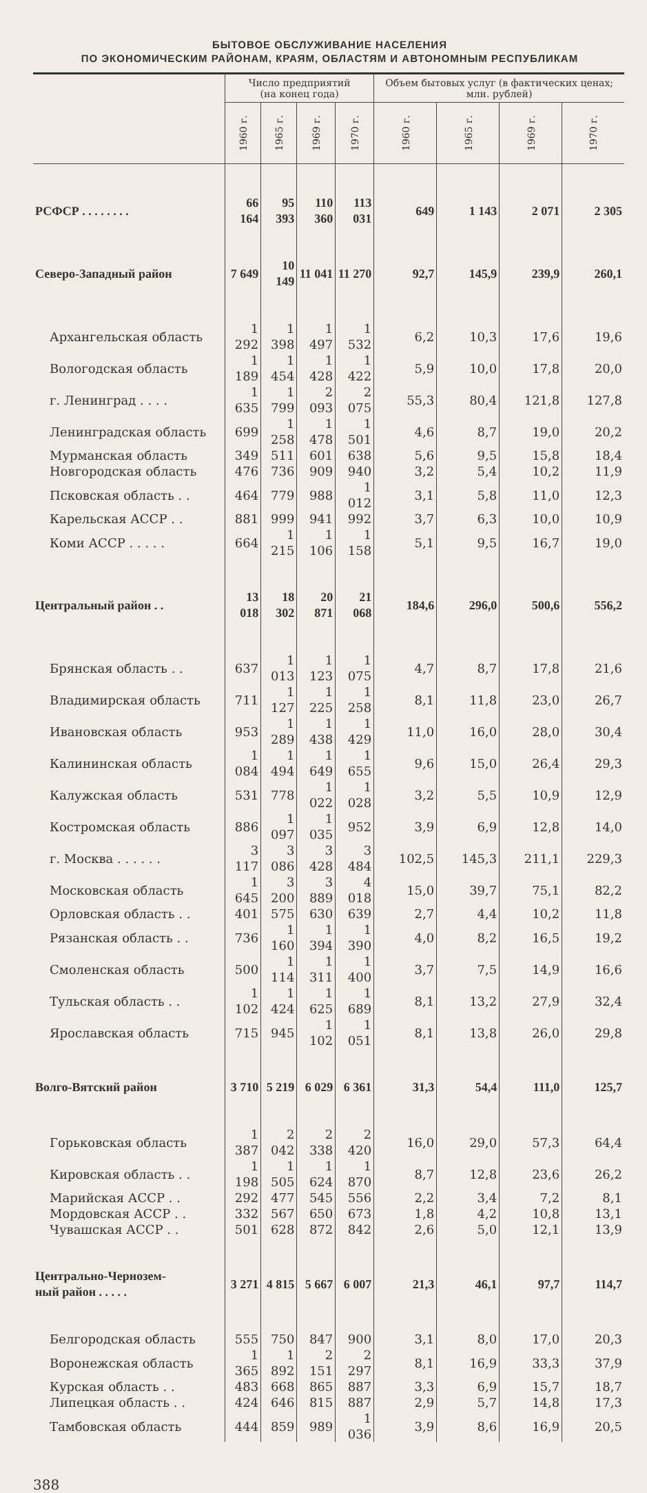БЫТОВОЕ ОБСЛУЖИВАНИЕ НАСЕЛЕНИЯ
ПО ЭКОНОМИЧЕСКИМ РАЙОНАМ, КРАЯМ, ОБЛАСТЯМ И АВТОНОМНЫМ РЕСПУБЛИКАМ
| | Число предприятий (на конец года) | | | | Объем бытовых услуг (в фактических ценах; млн. рублей) | | | |
| --- | --- | --- | --- | --- | --- | --- | --- | --- |
| | 1960 г. | 1965 г. | 1969 г. | 1970 г. | 1960 г. | 1965 г. | 1969 г. | 1970 г. |
| РСФСР . . . . . . . . | 66 164 | 95 393 | 110 360 | 113 031 | 649 | 1 143 | 2 071 | 2 305 |
| Северо-Западный район | 7 649 | 10 149 | 11 041 | 11 270 | 92,7 | 145,9 | 239,9 | 260,1 |
| Архангельская область | 1 292 | 1 398 | 1 497 | 1 532 | 6,2 | 10,3 | 17,6 | 19,6 |
| Вологодская область | 1 189 | 1 454 | 1 428 | 1 422 | 5,9 | 10,0 | 17,8 | 20,0 |
| г. Ленинград . . . . | 1 635 | 1 799 | 2 093 | 2 075 | 55,3 | 80,4 | 121,8 | 127,8 |
| Ленинградская область | 699 | 1 258 | 1 478 | 1 501 | 4,6 | 8,7 | 19,0 | 20,2 |
| Мурманская область | 349 | 511 | 601 | 638 | 5,6 | 9,5 | 15,8 | 18,4 |
| Новгородская область | 476 | 736 | 909 | 940 | 3,2 | 5,4 | 10,2 | 11,9 |
| Псковская область . . | 464 | 779 | 988 | 1 012 | 3,1 | 5,8 | 11,0 | 12,3 |
| Карельская АССР . . | 881 | 999 | 941 | 992 | 3,7 | 6,3 | 10,0 | 10,9 |
| Коми АССР . . . . . | 664 | 1 215 | 1 106 | 1 158 | 5,1 | 9,5 | 16,7 | 19,0 |
| Центральный район . . | 13 018 | 18 302 | 20 871 | 21 068 | 184,6 | 296,0 | 500,6 | 556,2 |
| Брянская область . . | 637 | 1 013 | 1 123 | 1 075 | 4,7 | 8,7 | 17,8 | 21,6 |
| Владимирская область | 711 | 1 127 | 1 225 | 1 258 | 8,1 | 11,8 | 23,0 | 26,7 |
| Ивановская область | 953 | 1 289 | 1 438 | 1 429 | 11,0 | 16,0 | 28,0 | 30,4 |
| Калининская область | 1 084 | 1 494 | 1 649 | 1 655 | 9,6 | 15,0 | 26,4 | 29,3 |
| Калужская область | 531 | 778 | 1 022 | 1 028 | 3,2 | 5,5 | 10,9 | 12,9 |
| Костромская область | 886 | 1 097 | 1 035 | 952 | 3,9 | 6,9 | 12,8 | 14,0 |
| г. Москва . . . . . . | 3 117 | 3 086 | 3 428 | 3 484 | 102,5 | 145,3 | 211,1 | 229,3 |
| Московская область | 1 645 | 3 200 | 3 889 | 4 018 | 15,0 | 39,7 | 75,1 | 82,2 |
| Орловская область . . | 401 | 575 | 630 | 639 | 2,7 | 4,4 | 10,2 | 11,8 |
| Рязанская область . . | 736 | 1 160 | 1 394 | 1 390 | 4,0 | 8,2 | 16,5 | 19,2 |
| Смоленская область | 500 | 1 114 | 1 311 | 1 400 | 3,7 | 7,5 | 14,9 | 16,6 |
| Тульская область . . | 1 102 | 1 424 | 1 625 | 1 689 | 8,1 | 13,2 | 27,9 | 32,4 |
| Ярославская область | 715 | 945 | 1 102 | 1 051 | 8,1 | 13,8 | 26,0 | 29,8 |
| Волго-Вятский район | 3 710 | 5 219 | 6 029 | 6 361 | 31,3 | 54,4 | 111,0 | 125,7 |
| Горьковская область | 1 387 | 2 042 | 2 338 | 2 420 | 16,0 | 29,0 | 57,3 | 64,4 |
| Кировская область . . | 1 198 | 1 505 | 1 624 | 1 870 | 8,7 | 12,8 | 23,6 | 26,2 |
| Марийская АССР . . | 292 | 477 | 545 | 556 | 2,2 | 3,4 | 7,2 | 8,1 |
| Мордовская АССР . . | 332 | 567 | 650 | 673 | 1,8 | 4,2 | 10,8 | 13,1 |
| Чувашская АССР . . | 501 | 628 | 872 | 842 | 2,6 | 5,0 | 12,1 | 13,9 |
| Центрально-Чернозем- ный район . . . . . | 3 271 | 4 815 | 5 667 | 6 007 | 21,3 | 46,1 | 97,7 | 114,7 |
| Белгородская область | 555 | 750 | 847 | 900 | 3,1 | 8,0 | 17,0 | 20,3 |
| Воронежская область | 1 365 | 1 892 | 2 151 | 2 297 | 8,1 | 16,9 | 33,3 | 37,9 |
| Курская область . . | 483 | 668 | 865 | 887 | 3,3 | 6,9 | 15,7 | 18,7 |
| Липецкая область . . | 424 | 646 | 815 | 887 | 2,9 | 5,7 | 14,8 | 17,3 |
| Тамбовская область | 444 | 859 | 989 | 1 036 | 3,9 | 8,6 | 16,9 | 20,5 |
388